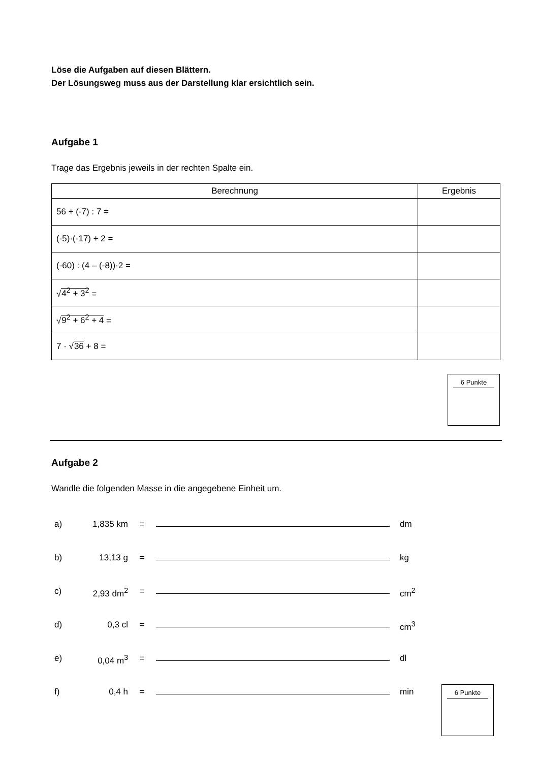Löse die Aufgaben auf diesen Blättern.
Der Lösungsweg muss aus der Darstellung klar ersichtlich sein.
Aufgabe 1
Trage das Ergebnis jeweils in der rechten Spalte ein.
| Berechnung | Ergebnis |
| --- | --- |
| 56 + (-7) : 7 = | |
| (-5)·(-17) + 2 = | |
| (-60) : (4 – (-8))·2 = | |
| √ 4<sup>2</sup> + 3<sup>2</sup> = | |
| √ 9<sup>2</sup> + 6<sup>2</sup> + 4 = | |
| 7 · √ 36 + 8 = | |
6 Punkte
Aufgabe 2
Wandle die folgenden Masse in die angegebene Einheit um.
a) 1,835 km = dm
b) 13,13 g = kg
c) 2,93 dm<sup>2</sup> = cm<sup>2</sup>
d) 0,3 cl = cm<sup>3</sup>
e) 0,04 m<sup>3</sup> = dl
f) 0,4 h = min
6 Punkte